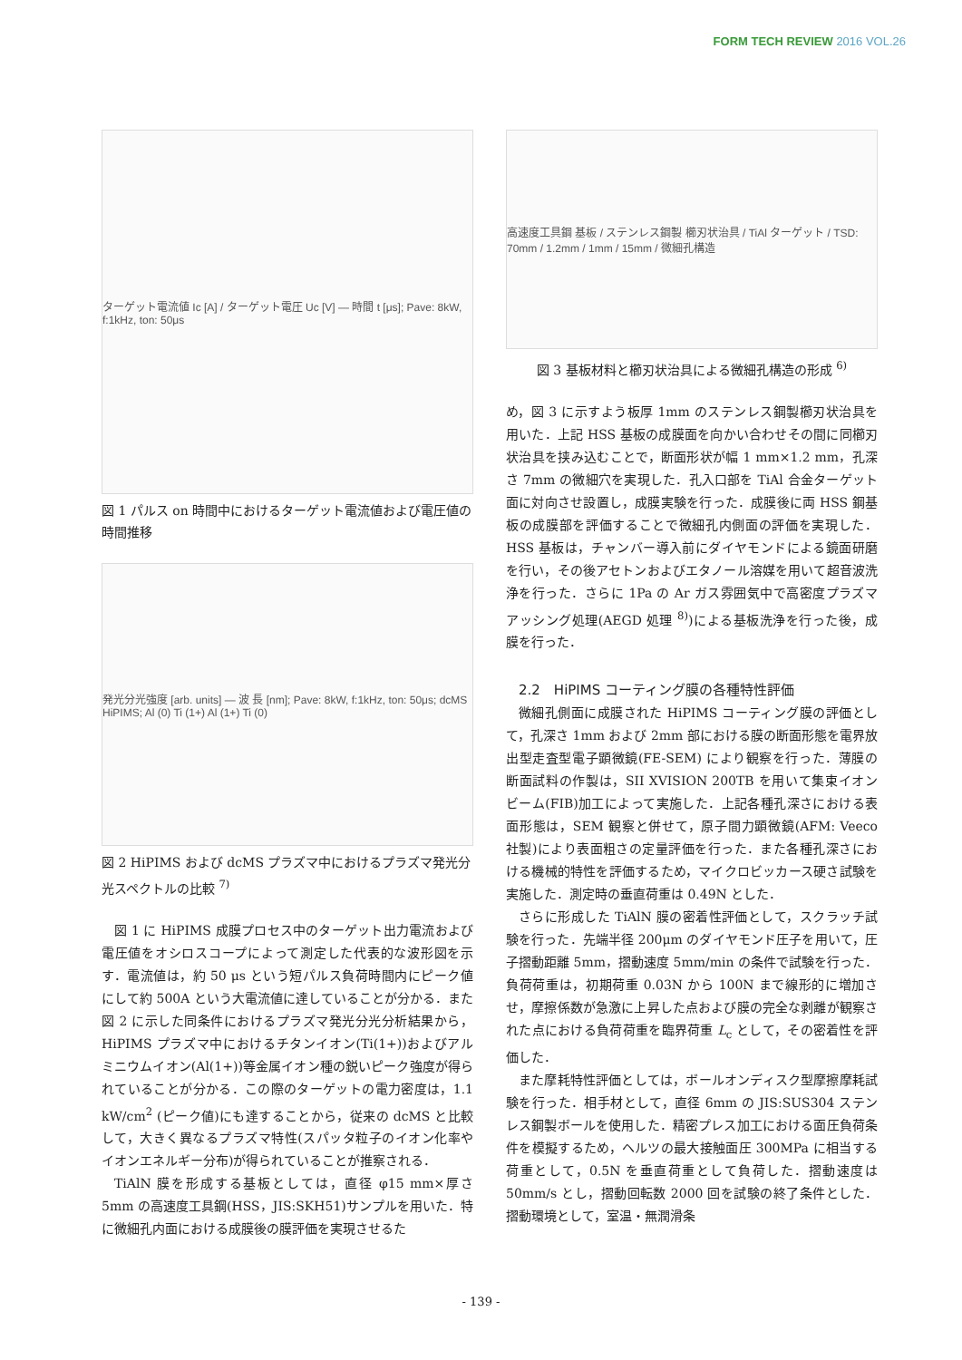FORM TECH REVIEW 2016 VOL.26
ターゲット電流値 Ic [A] / ターゲット電圧 Uc [V] — 時間 t [μs]; Pave: 8kW, f:1kHz, ton: 50μs
図 1 パルス on 時間中におけるターゲット電流値および電圧値の時間推移
発光分光強度 [arb. units] — 波 長 [nm]; Pave: 8kW, f:1kHz, ton: 50μs; dcMS HiPIMS; Al (0) Ti (1+) Al (1+) Ti (0)
図 2 HiPIMS および dcMS プラズマ中におけるプラズマ発光分光スペクトルの比較 <sup>7)</sup>
図 1 に HiPIMS 成膜プロセス中のターゲット出力電流および電圧値をオシロスコープによって測定した代表的な波形図を示す．電流値は，約 50 μs という短パルス負荷時間内にピーク値にして約 500A という大電流値に達していることが分かる．また図 2 に示した同条件におけるプラズマ発光分光分析結果から，HiPIMS プラズマ中におけるチタンイオン(Ti(1+))およびアルミニウムイオン(Al(1+))等金属イオン種の鋭いピーク強度が得られていることが分かる．この際のターゲットの電力密度は，1.1 kW/cm<sup>2</sup> (ピーク値)にも達することから，従来の dcMS と比較して，大きく異なるプラズマ特性(スパッタ粒子のイオン化率やイオンエネルギー分布)が得られていることが推察される．
TiAlN 膜を形成する基板としては，直径 φ15 mm×厚さ 5mm の高速度工具鋼(HSS，JIS:SKH51)サンプルを用いた．特に微細孔内面における成膜後の膜評価を実現させるた
高速度工具鋼 基板 / ステンレス鋼製 櫛刃状治具 / TiAl ターゲット / TSD: 70mm / 1.2mm / 1mm / 15mm / 微細孔構造
図 3 基板材料と櫛刃状治具による微細孔構造の形成 <sup>6)</sup>
め，図 3 に示すよう板厚 1mm のステンレス鋼製櫛刃状治具を用いた．上記 HSS 基板の成膜面を向かい合わせその間に同櫛刃状治具を挟み込むことで，断面形状が幅 1 mm×1.2 mm，孔深さ 7mm の微細穴を実現した．孔入口部を TiAl 合金ターゲット面に対向させ設置し，成膜実験を行った．成膜後に両 HSS 鋼基板の成膜部を評価することで微細孔内側面の評価を実現した．HSS 基板は，チャンバー導入前にダイヤモンドによる鏡面研磨を行い，その後アセトンおよびエタノール溶媒を用いて超音波洗浄を行った．さらに 1Pa の Ar ガス雰囲気中で高密度プラズマアッシング処理(AEGD 処理 <sup>8)</sup>)による基板洗浄を行った後，成膜を行った．
2.2　HiPIMS コーティング膜の各種特性評価
微細孔側面に成膜された HiPIMS コーティング膜の評価として，孔深さ 1mm および 2mm 部における膜の断面形態を電界放出型走査型電子顕微鏡(FE-SEM) により観察を行った．薄膜の断面試料の作製は，SII XVISION 200TB を用いて集束イオンビーム(FIB)加工によって実施した．上記各種孔深さにおける表面形態は，SEM 観察と併せて，原子間力顕微鏡(AFM: Veeco 社製)により表面粗さの定量評価を行った．また各種孔深さにおける機械的特性を評価するため，マイクロビッカース硬さ試験を実施した．測定時の垂直荷重は 0.49N とした．
さらに形成した TiAlN 膜の密着性評価として，スクラッチ試験を行った．先端半径 200μm のダイヤモンド圧子を用いて，圧子摺動距離 5mm，摺動速度 5mm/min の条件で試験を行った．負荷荷重は，初期荷重 0.03N から 100N まで線形的に増加させ，摩擦係数が急激に上昇した点および膜の完全な剥離が観察された点における負荷荷重を臨界荷重 L<sub>c</sub> として，その密着性を評価した．
また摩耗特性評価としては，ボールオンディスク型摩擦摩耗試験を行った．相手材として，直径 6mm の JIS:SUS304 ステンレス鋼製ボールを使用した．精密プレス加工における面圧負荷条件を模擬するため，ヘルツの最大接触面圧 300MPa に相当する荷重として，0.5N を垂直荷重として負荷した．摺動速度は 50mm/s とし，摺動回転数 2000 回を試験の終了条件とした．摺動環境として，室温・無潤滑条
- 139 -